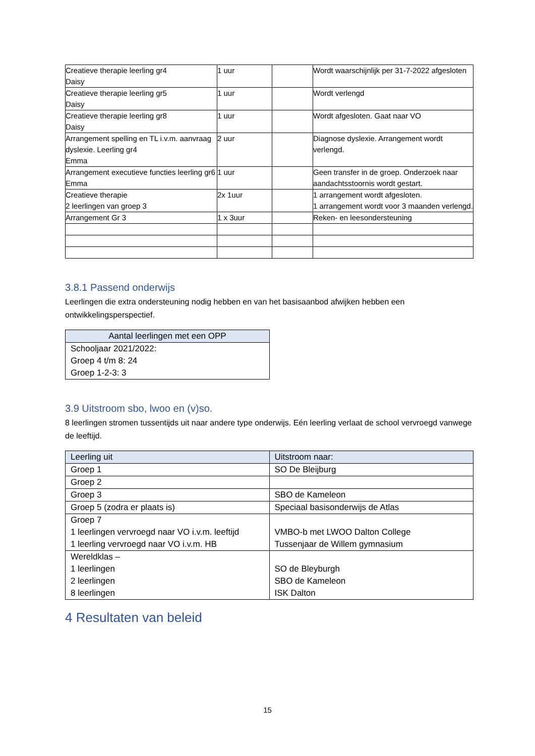| Creatieve therapie leerling gr4 Daisy | 1 uur | | Wordt waarschijnlijk per 31-7-2022 afgesloten |
| Creatieve therapie leerling gr5 Daisy | 1 uur | | Wordt verlengd |
| Creatieve therapie leerling gr8 Daisy | 1 uur | | Wordt afgesloten. Gaat naar VO |
| Arrangement spelling en TL i.v.m. aanvraag dyslexie. Leerling gr4 Emma | 2 uur | | Diagnose dyslexie. Arrangement wordt verlengd. |
| Arrangement executieve functies leerling gr6 Emma | 1 uur | | Geen transfer in de groep. Onderzoek naar aandachtsstoornis wordt gestart. |
| Creatieve therapie 2 leerlingen van groep 3 | 2x 1uur | | 1 arrangement wordt afgesloten. 1 arrangement wordt voor 3 maanden verlengd. |
| Arrangement Gr 3 | 1 x 3uur | | Reken- en leesondersteuning |
3.8.1 Passend onderwijs
Leerlingen die extra ondersteuning nodig hebben en van het basisaanbod afwijken hebben een ontwikkelingsperspectief.
| Aantal leerlingen met een OPP |
| --- |
| Schooljaar 2021/2022: Groep 4 t/m 8: 24 Groep 1-2-3: 3 |
3.9 Uitstroom sbo, lwoo en (v)so.
8 leerlingen stromen tussentijds uit naar andere type onderwijs. Eén leerling verlaat de school vervroegd vanwege de leeftijd.
| Leerling uit | Uitstroom naar: |
| --- | --- |
| Groep 1 | SO De Bleijburg |
| Groep 2 | |
| Groep 3 | SBO de Kameleon |
| Groep 5 (zodra er plaats is) | Speciaal basisonderwijs de Atlas |
| Groep 7 1 leerlingen vervroegd naar VO i.v.m. leeftijd 1 leerling vervroegd naar VO i.v.m. HB | VMBO-b met LWOO Dalton College Tussenjaar de Willem gymnasium |
| Wereldklas – 1 leerlingen 2 leerlingen 8 leerlingen | SO de Bleyburgh SBO de Kameleon ISK Dalton |
4 Resultaten van beleid
15